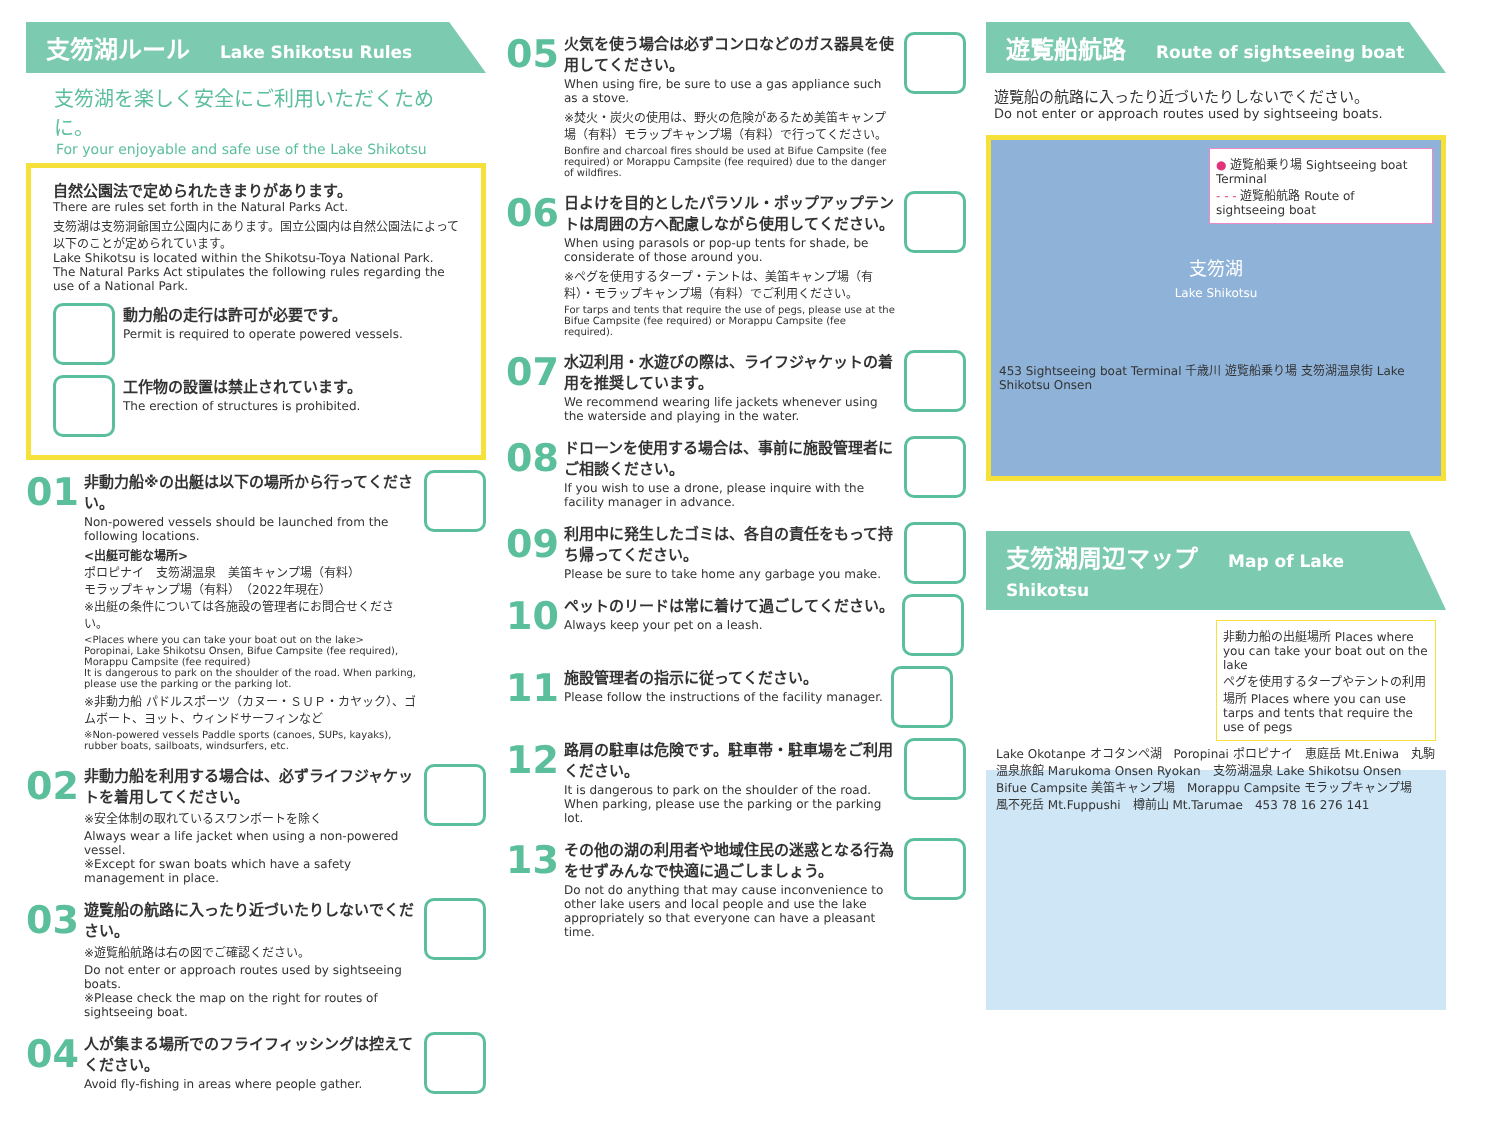支笏湖ルール Lake Shikotsu Rules
支笏湖を楽しく安全にご利用いただくために。
For your enjoyable and safe use of the Lake Shikotsu
自然公園法で定められたきまりがあります。
There are rules set forth in the Natural Parks Act.
支笏湖は支笏洞爺国立公園内にあります。国立公園内は自然公園法によって以下のことが定められています。
Lake Shikotsu is located within the Shikotsu-Toya National Park. The Natural Parks Act stipulates the following rules regarding the use of a National Park.
動力船の走行は許可が必要です。
Permit is required to operate powered vessels.
工作物の設置は禁止されています。
The erection of structures is prohibited.
01
非動力船※の出艇は以下の場所から行ってください。
Non-powered vessels should be launched from the following locations.
<出艇可能な場所>
ポロピナイ　支笏湖温泉　美笛キャンプ場（有料）
モラップキャンプ場（有料）　（2022年現在）
※出艇の条件については各施設の管理者にお問合せください。
<Places where you can take your boat out on the lake> Poropinai, Lake Shikotsu Onsen, Bifue Campsite (fee required), Morappu Campsite (fee required)
It is dangerous to park on the shoulder of the road. When parking, please use the parking or the parking lot.
※非動力船 パドルスポーツ（カヌー・ＳＵＰ・カヤック）、ゴムボート、ヨット、ウィンドサーフィンなど
※Non-powered vessels Paddle sports (canoes, SUPs, kayaks), rubber boats, sailboats, windsurfers, etc.
02
非動力船を利用する場合は、必ずライフジャケットを着用してください。
※安全体制の取れているスワンボートを除く
Always wear a life jacket when using a non-powered vessel.
※Except for swan boats which have a safety management in place.
03
遊覧船の航路に入ったり近づいたりしないでください。
※遊覧船航路は右の図でご確認ください。
Do not enter or approach routes used by sightseeing boats.
※Please check the map on the right for routes of sightseeing boat.
04
人が集まる場所でのフライフィッシングは控えてください。
Avoid fly-fishing in areas where people gather.
05
火気を使う場合は必ずコンロなどのガス器具を使用してください。
When using fire, be sure to use a gas appliance such as a stove.
※焚火・炭火の使用は、野火の危険があるため美笛キャンプ場（有料）モラップキャンプ場（有料）で行ってください。
Bonfire and charcoal fires should be used at Bifue Campsite (fee required) or Morappu Campsite (fee required) due to the danger of wildfires.
06
日よけを目的としたパラソル・ポップアップテントは周囲の方へ配慮しながら使用してください。
When using parasols or pop-up tents for shade, be considerate of those around you.
※ペグを使用するタープ・テントは、美笛キャンプ場（有料）・モラップキャンプ場（有料）でご利用ください。
For tarps and tents that require the use of pegs, please use at the Bifue Campsite (fee required) or Morappu Campsite (fee required).
07
水辺利用・水遊びの際は、ライフジャケットの着用を推奨しています。
We recommend wearing life jackets whenever using the waterside and playing in the water.
08
ドローンを使用する場合は、事前に施設管理者にご相談ください。
If you wish to use a drone, please inquire with the facility manager in advance.
09
利用中に発生したゴミは、各自の責任をもって持ち帰ってください。
Please be sure to take home any garbage you make.
10
ペットのリードは常に着けて過ごしてください。
Always keep your pet on a leash.
11
施設管理者の指示に従ってください。
Please follow the instructions of the facility manager.
12
路肩の駐車は危険です。駐車帯・駐車場をご利用ください。
It is dangerous to park on the shoulder of the road. When parking, please use the parking or the parking lot.
13
その他の湖の利用者や地域住民の迷惑となる行為をせずみんなで快適に過ごしましょう。
Do not do anything that may cause inconvenience to other lake users and local people and use the lake appropriately so that everyone can have a pleasant time.
遊覧船航路 Route of sightseeing boat
遊覧船の航路に入ったり近づいたりしないでください。
Do not enter or approach routes used by sightseeing boats.
● 遊覧船乗り場 Sightseeing boat Terminal
- - - 遊覧船航路 Route of sightseeing boat
支笏湖
Lake Shikotsu
453 Sightseeing boat Terminal 千歳川 遊覧船乗り場 支笏湖温泉街 Lake Shikotsu Onsen
支笏湖周辺マップ Map of Lake Shikotsu
非動力船の出艇場所 Places where you can take your boat out on the lake
ペグを使用するタープやテントの利用場所 Places where you can use tarps and tents that require the use of pegs
Lake Okotanpe オコタンペ湖　Poropinai ポロピナイ　恵庭岳 Mt.Eniwa　丸駒温泉旅館 Marukoma Onsen Ryokan　支笏湖温泉 Lake Shikotsu Onsen　Bifue Campsite 美笛キャンプ場　Morappu Campsite モラップキャンプ場　風不死岳 Mt.Fuppushi　樽前山 Mt.Tarumae　453 78 16 276 141